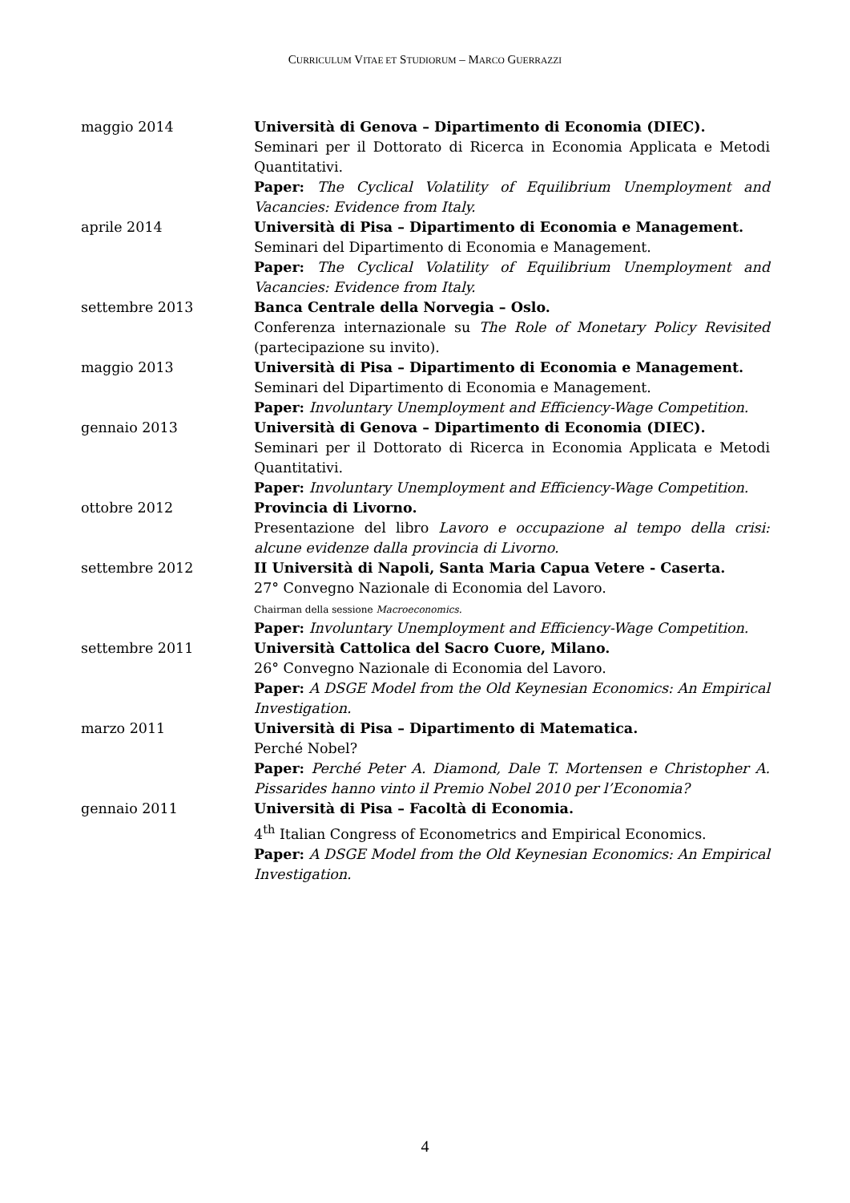CURRICULUM VITAE ET STUDIORUM – MARCO GUERRAZZI
maggio 2014 Università di Genova – Dipartimento di Economia (DIEC).
Seminari per il Dottorato di Ricerca in Economia Applicata e Metodi Quantitativi.
Paper: The Cyclical Volatility of Equilibrium Unemployment and Vacancies: Evidence from Italy.
aprile 2014 Università di Pisa – Dipartimento di Economia e Management.
Seminari del Dipartimento di Economia e Management.
Paper: The Cyclical Volatility of Equilibrium Unemployment and Vacancies: Evidence from Italy.
settembre 2013 Banca Centrale della Norvegia – Oslo.
Conferenza internazionale su The Role of Monetary Policy Revisited (partecipazione su invito).
maggio 2013 Università di Pisa – Dipartimento di Economia e Management.
Seminari del Dipartimento di Economia e Management.
Paper: Involuntary Unemployment and Efficiency-Wage Competition.
gennaio 2013 Università di Genova – Dipartimento di Economia (DIEC).
Seminari per il Dottorato di Ricerca in Economia Applicata e Metodi Quantitativi.
Paper: Involuntary Unemployment and Efficiency-Wage Competition.
ottobre 2012 Provincia di Livorno.
Presentazione del libro Lavoro e occupazione al tempo della crisi: alcune evidenze dalla provincia di Livorno.
settembre 2012 II Università di Napoli, Santa Maria Capua Vetere - Caserta.
27° Convegno Nazionale di Economia del Lavoro.
Chairman della sessione Macroeconomics.
Paper: Involuntary Unemployment and Efficiency-Wage Competition.
settembre 2011 Università Cattolica del Sacro Cuore, Milano.
26° Convegno Nazionale di Economia del Lavoro.
Paper: A DSGE Model from the Old Keynesian Economics: An Empirical Investigation.
marzo 2011 Università di Pisa – Dipartimento di Matematica.
Perché Nobel?
Paper: Perché Peter A. Diamond, Dale T. Mortensen e Christopher A. Pissarides hanno vinto il Premio Nobel 2010 per l’Economia?
gennaio 2011 Università di Pisa – Facoltà di Economia.
4<sup>th</sup> Italian Congress of Econometrics and Empirical Economics.
Paper: A DSGE Model from the Old Keynesian Economics: An Empirical Investigation.
4